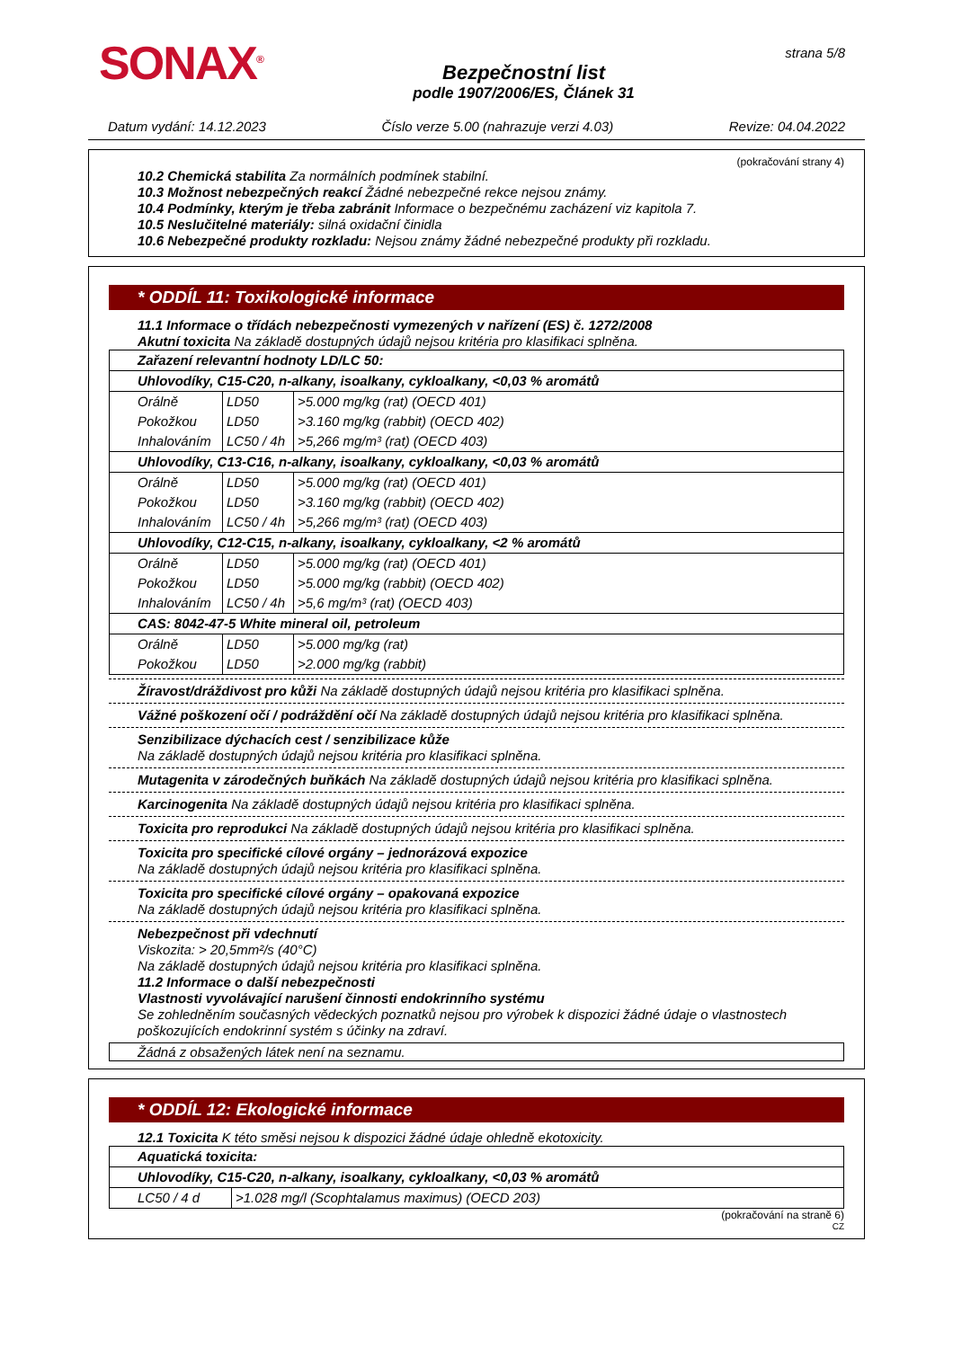SONAX<sup>®</sup>
Bezpečnostní list
podle 1907/2006/ES, Článek 31
strana 5/8
Datum vydání: 14.12.2023 Číslo verze 5.00 (nahrazuje verzi 4.03) Revize: 04.04.2022
(pokračování strany 4)
10.2 Chemická stabilita Za normálních podmínek stabilní.
10.3 Možnost nebezpečných reakcí Žádné nebezpečné rekce nejsou známy.
10.4 Podmínky, kterým je třeba zabránit Informace o bezpečnému zacházení viz kapitola 7.
10.5 Neslučitelné materiály: silná oxidační činidla
10.6 Nebezpečné produkty rozkladu: Nejsou známy žádné nebezpečné produkty při rozkladu.
* ODDÍL 11: Toxikologické informace
11.1 Informace o třídách nebezpečnosti vymezených v nařízení (ES) č. 1272/2008
Akutní toxicita Na základě dostupných údajů nejsou kritéria pro klasifikaci splněna.
| Zařazení relevantní hodnoty LD/LC 50: | | |
| Uhlovodíky, C15-C20, n-alkany, isoalkany, cykloalkany, <0,03 % aromátů | | |
| Orálně | LD50 | >5.000 mg/kg (rat) (OECD 401) |
| Pokožkou | LD50 | >3.160 mg/kg (rabbit) (OECD 402) |
| Inhalováním | LC50 / 4h | >5,266 mg/m³ (rat) (OECD 403) |
| Uhlovodíky, C13-C16, n-alkany, isoalkany, cykloalkany, <0,03 % aromátů | | |
| Orálně | LD50 | >5.000 mg/kg (rat) (OECD 401) |
| Pokožkou | LD50 | >3.160 mg/kg (rabbit) (OECD 402) |
| Inhalováním | LC50 / 4h | >5,266 mg/m³ (rat) (OECD 403) |
| Uhlovodíky, C12-C15, n-alkany, isoalkany, cykloalkany, <2 % aromátů | | |
| Orálně | LD50 | >5.000 mg/kg (rat) (OECD 401) |
| Pokožkou | LD50 | >5.000 mg/kg (rabbit) (OECD 402) |
| Inhalováním | LC50 / 4h | >5,6 mg/m³ (rat) (OECD 403) |
| CAS: 8042-47-5 White mineral oil, petroleum | | |
| Orálně | LD50 | >5.000 mg/kg (rat) |
| Pokožkou | LD50 | >2.000 mg/kg (rabbit) |
Žíravost/dráždivost pro kůži Na základě dostupných údajů nejsou kritéria pro klasifikaci splněna.
Vážné poškození očí / podráždění očí Na základě dostupných údajů nejsou kritéria pro klasifikaci splněna.
Senzibilizace dýchacích cest / senzibilizace kůže
Na základě dostupných údajů nejsou kritéria pro klasifikaci splněna.
Mutagenita v zárodečných buňkách Na základě dostupných údajů nejsou kritéria pro klasifikaci splněna.
Karcinogenita Na základě dostupných údajů nejsou kritéria pro klasifikaci splněna.
Toxicita pro reprodukci Na základě dostupných údajů nejsou kritéria pro klasifikaci splněna.
Toxicita pro specifické cílové orgány – jednorázová expozice
Na základě dostupných údajů nejsou kritéria pro klasifikaci splněna.
Toxicita pro specifické cílové orgány – opakovaná expozice
Na základě dostupných údajů nejsou kritéria pro klasifikaci splněna.
Nebezpečnost při vdechnutí
Viskozita: > 20,5mm²/s (40°C)
Na základě dostupných údajů nejsou kritéria pro klasifikaci splněna.
11.2 Informace o další nebezpečnosti
Vlastnosti vyvolávající narušení činnosti endokrinního systému
Se zohledněním současných vědeckých poznatků nejsou pro výrobek k dispozici žádné údaje o vlastnostech poškozujících endokrinní systém s účinky na zdraví.
Žádná z obsažených látek není na seznamu.
* ODDÍL 12: Ekologické informace
12.1 Toxicita K této směsi nejsou k dispozici žádné údaje ohledně ekotoxicity.
| Aquatická toxicita: | |
| Uhlovodíky, C15-C20, n-alkany, isoalkany, cykloalkany, <0,03 % aromátů | |
| LC50 / 4 d | >1.028 mg/l (Scophtalamus maximus) (OECD 203) |
(pokračování na straně 6)
CZ